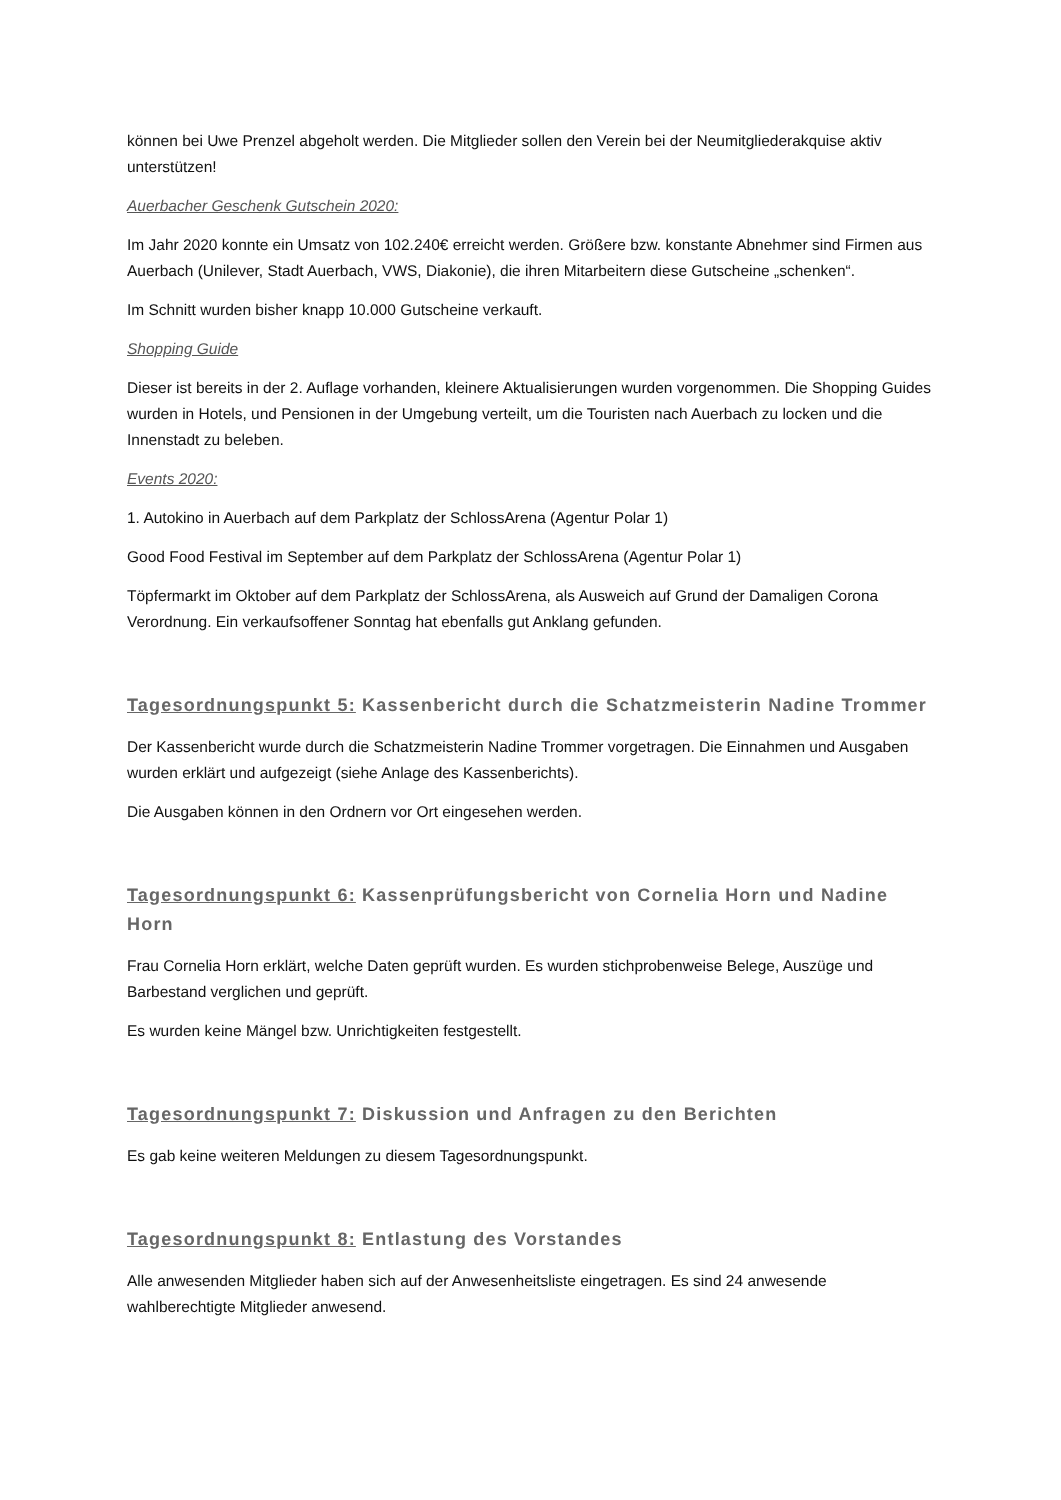können bei Uwe Prenzel abgeholt werden. Die Mitglieder sollen den Verein bei der Neumitgliederakquise aktiv unterstützen!
Auerbacher Geschenk Gutschein 2020:
Im Jahr 2020 konnte ein Umsatz von 102.240€ erreicht werden. Größere bzw. konstante Abnehmer sind Firmen aus Auerbach (Unilever, Stadt Auerbach, VWS, Diakonie), die ihren Mitarbeitern diese Gutscheine „schenken“.
Im Schnitt wurden bisher knapp 10.000 Gutscheine verkauft.
Shopping Guide
Dieser ist bereits in der 2. Auflage vorhanden, kleinere Aktualisierungen wurden vorgenommen. Die Shopping Guides wurden in Hotels, und Pensionen in der Umgebung verteilt, um die Touristen nach Auerbach zu locken und die Innenstadt zu beleben.
Events 2020:
1. Autokino in Auerbach auf dem Parkplatz der SchlossArena (Agentur Polar 1)
Good Food Festival im September auf dem Parkplatz der SchlossArena (Agentur Polar 1)
Töpfermarkt im Oktober auf dem Parkplatz der SchlossArena, als Ausweich auf Grund der Damaligen Corona Verordnung. Ein verkaufsoffener Sonntag hat ebenfalls gut Anklang gefunden.
Tagesordnungspunkt 5: Kassenbericht durch die Schatzmeisterin Nadine Trommer
Der Kassenbericht wurde durch die Schatzmeisterin Nadine Trommer vorgetragen. Die Einnahmen und Ausgaben wurden erklärt und aufgezeigt (siehe Anlage des Kassenberichts).
Die Ausgaben können in den Ordnern vor Ort eingesehen werden.
Tagesordnungspunkt 6: Kassenprüfungsbericht von Cornelia Horn und Nadine Horn
Frau Cornelia Horn erklärt, welche Daten geprüft wurden. Es wurden stichprobenweise Belege, Auszüge und Barbestand verglichen und geprüft.
Es wurden keine Mängel bzw. Unrichtigkeiten festgestellt.
Tagesordnungspunkt 7: Diskussion und Anfragen zu den Berichten
Es gab keine weiteren Meldungen zu diesem Tagesordnungspunkt.
Tagesordnungspunkt 8: Entlastung des Vorstandes
Alle anwesenden Mitglieder haben sich auf der Anwesenheitsliste eingetragen. Es sind 24 anwesende wahlberechtigte Mitglieder anwesend.